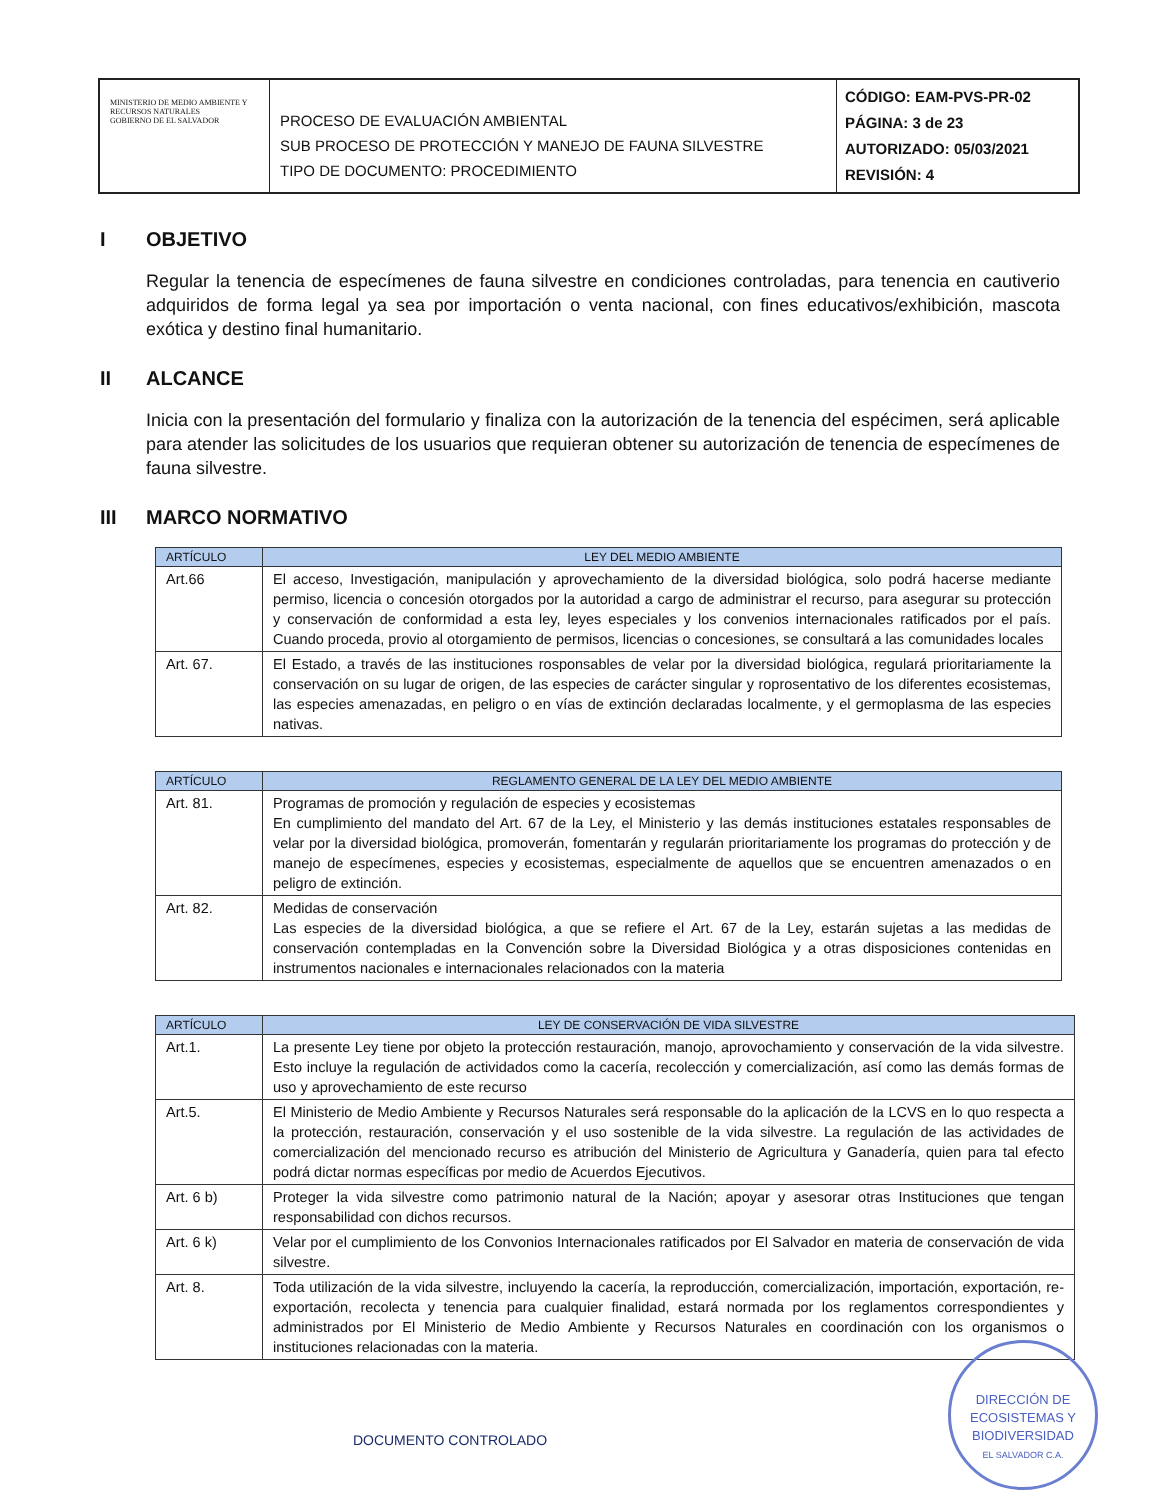MINISTERIO DE MEDIO AMBIENTE Y RECURSOS NATURALES
GOBIERNO DE EL SALVADOR
PROCESO DE EVALUACIÓN AMBIENTAL
SUB PROCESO DE PROTECCIÓN Y MANEJO DE FAUNA SILVESTRE
TIPO DE DOCUMENTO: PROCEDIMIENTO
CÓDIGO: EAM-PVS-PR-02
PÁGINA: 3 de 23
AUTORIZADO: 05/03/2021
REVISIÓN: 4
I OBJETIVO
Regular la tenencia de especímenes de fauna silvestre en condiciones controladas, para tenencia en cautiverio adquiridos de forma legal ya sea por importación o venta nacional, con fines educativos/exhibición, mascota exótica y destino final humanitario.
II ALCANCE
Inicia con la presentación del formulario y finaliza con la autorización de la tenencia del espécimen, será aplicable para atender las solicitudes de los usuarios que requieran obtener su autorización de tenencia de especímenes de fauna silvestre.
III MARCO NORMATIVO
| ARTÍCULO | LEY DEL MEDIO AMBIENTE |
| --- | --- |
| Art.66 | El acceso, Investigación, manipulación y aprovechamiento de la diversidad biológica, solo podrá hacerse mediante permiso, licencia o concesión otorgados por la autoridad a cargo de administrar el recurso, para asegurar su protección y conservación de conformidad a esta ley, leyes especiales y los convenios internacionales ratificados por el país. Cuando proceda, provio al otorgamiento de permisos, licencias o concesiones, se consultará a las comunidades locales |
| Art. 67. | El Estado, a través de las instituciones rosponsables de velar por la diversidad biológica, regulará prioritariamente la conservación on su lugar de origen, de las especies de carácter singular y roprosentativo de los diferentes ecosistemas, las especies amenazadas, en peligro o en vías de extinción declaradas localmente, y el germoplasma de las especies nativas. |
| ARTÍCULO | REGLAMENTO GENERAL DE LA LEY DEL MEDIO AMBIENTE |
| --- | --- |
| Art. 81. | Programas de promoción y regulación de especies y ecosistemas En cumplimiento del mandato del Art. 67 de la Ley, el Ministerio y las demás instituciones estatales responsables de velar por la diversidad biológica, promoverán, fomentarán y regularán prioritariamente los programas do protección y de manejo de especímenes, especies y ecosistemas, especialmente de aquellos que se encuentren amenazados o en peligro de extinción. |
| Art. 82. | Medidas de conservación Las especies de la diversidad biológica, a que se refiere el Art. 67 de la Ley, estarán sujetas a las medidas de conservación contempladas en la Convención sobre la Diversidad Biológica y a otras disposiciones contenidas en instrumentos nacionales e internacionales relacionados con la materia |
| ARTÍCULO | LEY DE CONSERVACIÓN DE VIDA SILVESTRE |
| --- | --- |
| Art.1. | La presente Ley tiene por objeto la protección restauración, manojo, aprovochamiento y conservación de la vida silvestre. Esto incluye la regulación de actividados como la cacería, recolección y comercialización, así como las demás formas de uso y aprovechamiento de este recurso |
| Art.5. | El Ministerio de Medio Ambiente y Recursos Naturales será responsable do la aplicación de la LCVS en lo quo respecta a la protección, restauración, conservación y el uso sostenible de la vida silvestre. La regulación de las actividades de comercialización del mencionado recurso es atribución del Ministerio de Agricultura y Ganadería, quien para tal efecto podrá dictar normas específicas por medio de Acuerdos Ejecutivos. |
| Art. 6 b) | Proteger la vida silvestre como patrimonio natural de la Nación; apoyar y asesorar otras Instituciones que tengan responsabilidad con dichos recursos. |
| Art. 6 k) | Velar por el cumplimiento de los Convonios Internacionales ratificados por El Salvador en materia de conservación de vida silvestre. |
| Art. 8. | Toda utilización de la vida silvestre, incluyendo la cacería, la reproducción, comercialización, importación, exportación, re-exportación, recolecta y tenencia para cualquier finalidad, estará normada por los reglamentos correspondientes y administrados por El Ministerio de Medio Ambiente y Recursos Naturales en coordinación con los organismos o instituciones relacionadas con la materia. |
DOCUMENTO CONTROLADO
DIRECCIÓN DE
ECOSISTEMAS Y
BIODIVERSIDAD
EL SALVADOR C.A.